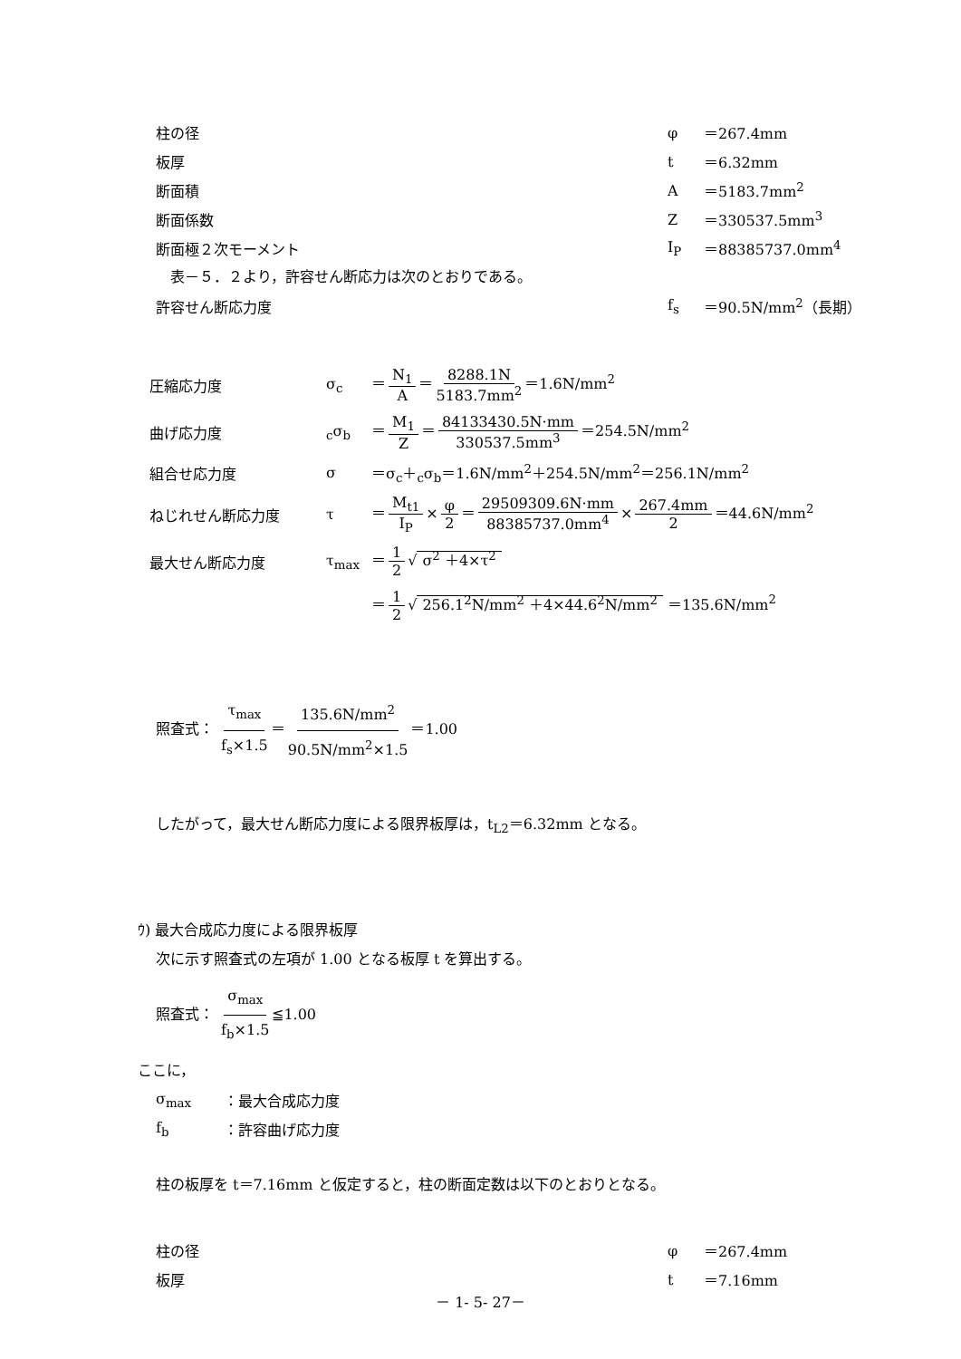柱の径 φ ＝267.4mm
板厚 t ＝6.32mm
断面積 A ＝5183.7mm<sup>2</sup>
断面係数 Z ＝330537.5mm<sup>3</sup>
断面極２次モーメント I<sub>P</sub> ＝88385737.0mm<sup>4</sup>
　表－５．２より，許容せん断応力は次のとおりである。
許容せん断応力度 f<sub>s</sub> ＝90.5N/mm<sup>2</sup>（長期）
圧縮応力度 σ<sub>c</sub>
＝ N<sub>1</sub> A ＝ 8288.1N 5183.7mm<sup>2</sup> ＝1.6N/mm<sup>2</sup>
曲げ応力度 <sub>c</sub>σ<sub>b</sub>
＝ M<sub>1</sub> Z ＝ 84133430.5N·mm 330537.5mm<sup>3</sup> ＝254.5N/mm<sup>2</sup>
組合せ応力度 σ
＝σ<sub>c</sub>＋<sub>c</sub>σ<sub>b</sub>＝1.6N/mm<sup>2</sup>＋254.5N/mm<sup>2</sup>＝256.1N/mm<sup>2</sup>
ねじれせん断応力度 τ
＝ M<sub>t1</sub> I<sub>P</sub> × φ 2 ＝ 29509309.6N·mm 88385737.0mm<sup>4</sup> × 267.4mm 2 ＝44.6N/mm<sup>2</sup>
最大せん断応力度 τ<sub>max</sub> ＝ 1 2 √ σ<sup>2</sup> ＋4×τ<sup>2</sup>
＝ 1 2 √ 256.1<sup>2</sup>N/mm<sup>2</sup> ＋4×44.6<sup>2</sup>N/mm<sup>2</sup> ＝135.6N/mm<sup>2</sup>
照査式： τ<sub>max</sub> f<sub>s</sub>×1.5 ＝ 135.6N/mm<sup>2</sup> 90.5N/mm<sup>2</sup>×1.5 ＝1.00
したがって，最大せん断応力度による限界板厚は，t<sub>L2</sub>＝6.32mm となる。
ｳ) 最大合成応力度による限界板厚
次に示す照査式の左項が 1.00 となる板厚 t を算出する。
照査式： σ<sub>max</sub> f<sub>b</sub>×1.5 ≦1.00
ここに，
σ<sub>max</sub> ：最大合成応力度
f<sub>b</sub> ：許容曲げ応力度
柱の板厚を t＝7.16mm と仮定すると，柱の断面定数は以下のとおりとなる。
柱の径 φ ＝267.4mm
板厚 t ＝7.16mm
－ 1- 5- 27－